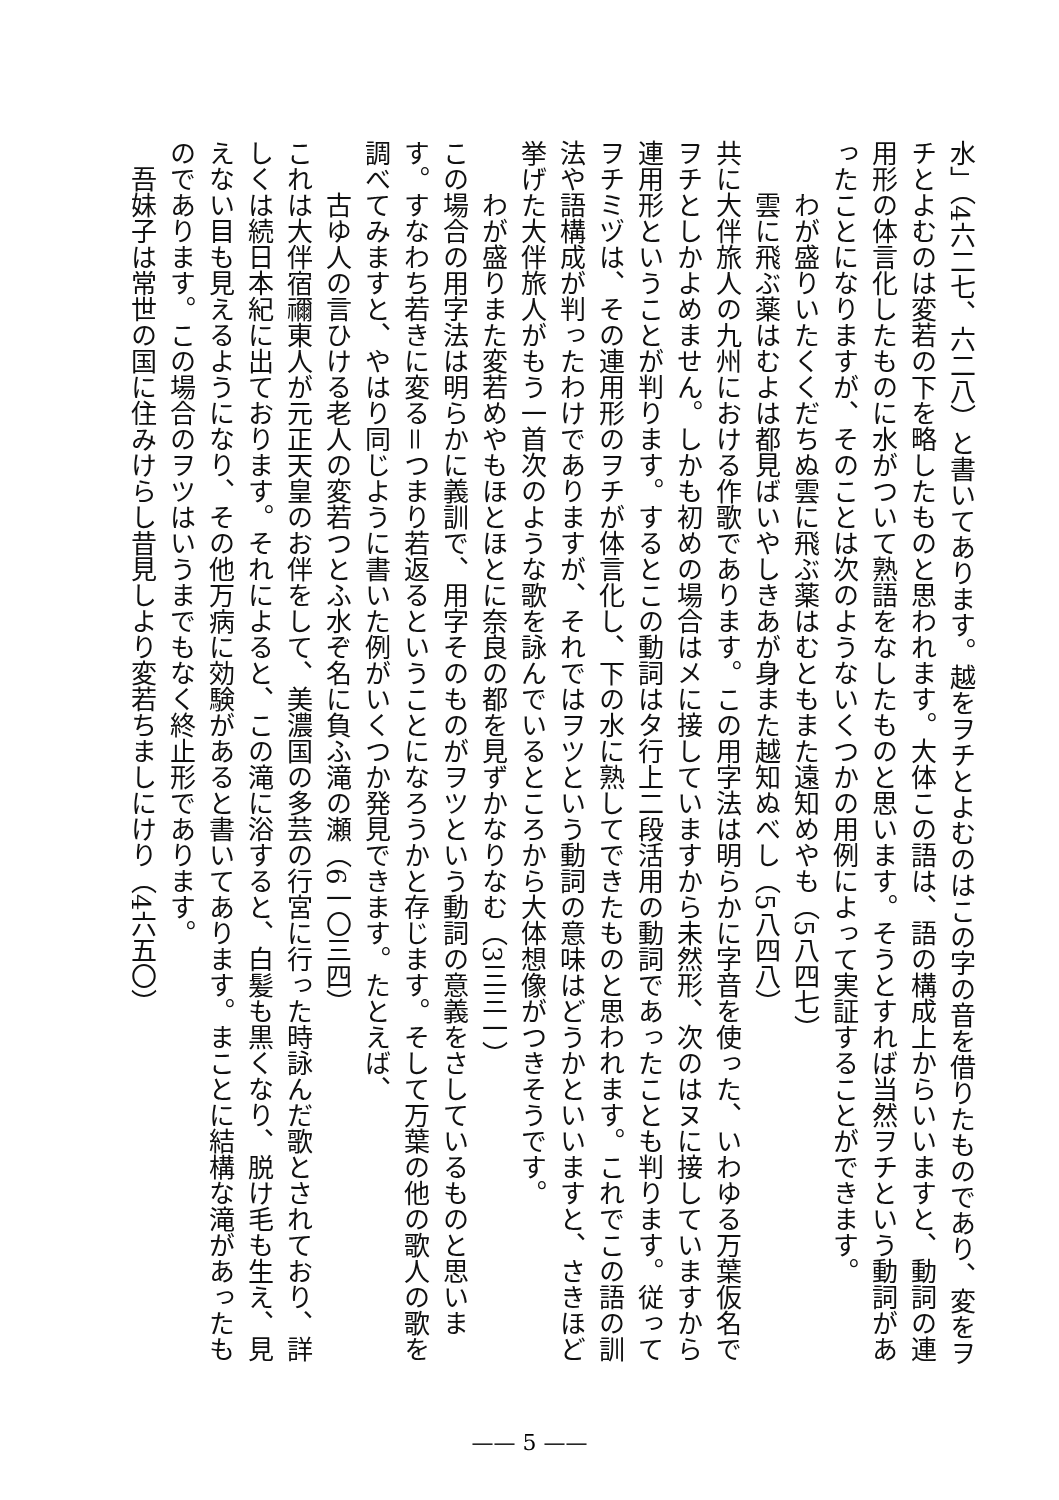水」（4六二七、六二八）と書いてあります。越をヲチとよむのはこの字の音を借りたものであり、変をヲチとよむのは変若の下を略したものと思われます。大体この語は、語の構成上からいいますと、動詞の連用形の体言化したものに水がついて熟語をなしたものと思います。そうとすれば当然ヲチという動詞があったことになりますが、そのことは次のようないくつかの用例によって実証することができます。
わが盛りいたくくだちぬ雲に飛ぶ薬はむともまた遠知めやも（5八四七）
雲に飛ぶ薬はむよは都見ばいやしきあが身また越知ぬべし（5八四八）
共に大伴旅人の九州における作歌であります。この用字法は明らかに字音を使った、いわゆる万葉仮名でヲチとしかよめません。しかも初めの場合はメに接していますから未然形、次のはヌに接していますから連用形ということが判ります。するとこの動詞はタ行上二段活用の動詞であったことも判ります。従ってヲチミヅは、その連用形のヲチが体言化し、下の水に熟してできたものと思われます。これでこの語の訓法や語構成が判ったわけでありますが、それではヲツという動詞の意味はどうかといいますと、さきほど挙げた大伴旅人がもう一首次のような歌を詠んでいるところから大体想像がつきそうです。
わが盛りまた変若めやもほとほとに奈良の都を見ずかなりなむ（3三三一）
この場合の用字法は明らかに義訓で、用字そのものがヲツという動詞の意義をさしているものと思います。すなわち若きに変る＝つまり若返るということになろうかと存じます。そして万葉の他の歌人の歌を調べてみますと、やはり同じように書いた例がいくつか発見できます。たとえば、
古ゆ人の言ひける老人の変若つとふ水ぞ名に負ふ滝の瀬（6一〇三四）
これは大伴宿禰東人が元正天皇のお伴をして、美濃国の多芸の行宮に行った時詠んだ歌とされており、詳しくは続日本紀に出ております。それによると、この滝に浴すると、白髪も黒くなり、脱け毛も生え、見えない目も見えるようになり、その他万病に効験があると書いてあります。まことに結構な滝があったものであります。この場合のヲツはいうまでもなく終止形であります。
　吾妹子は常世の国に住みけらし昔見しより変若ちましにけり（4六五〇）
—— 5 ——